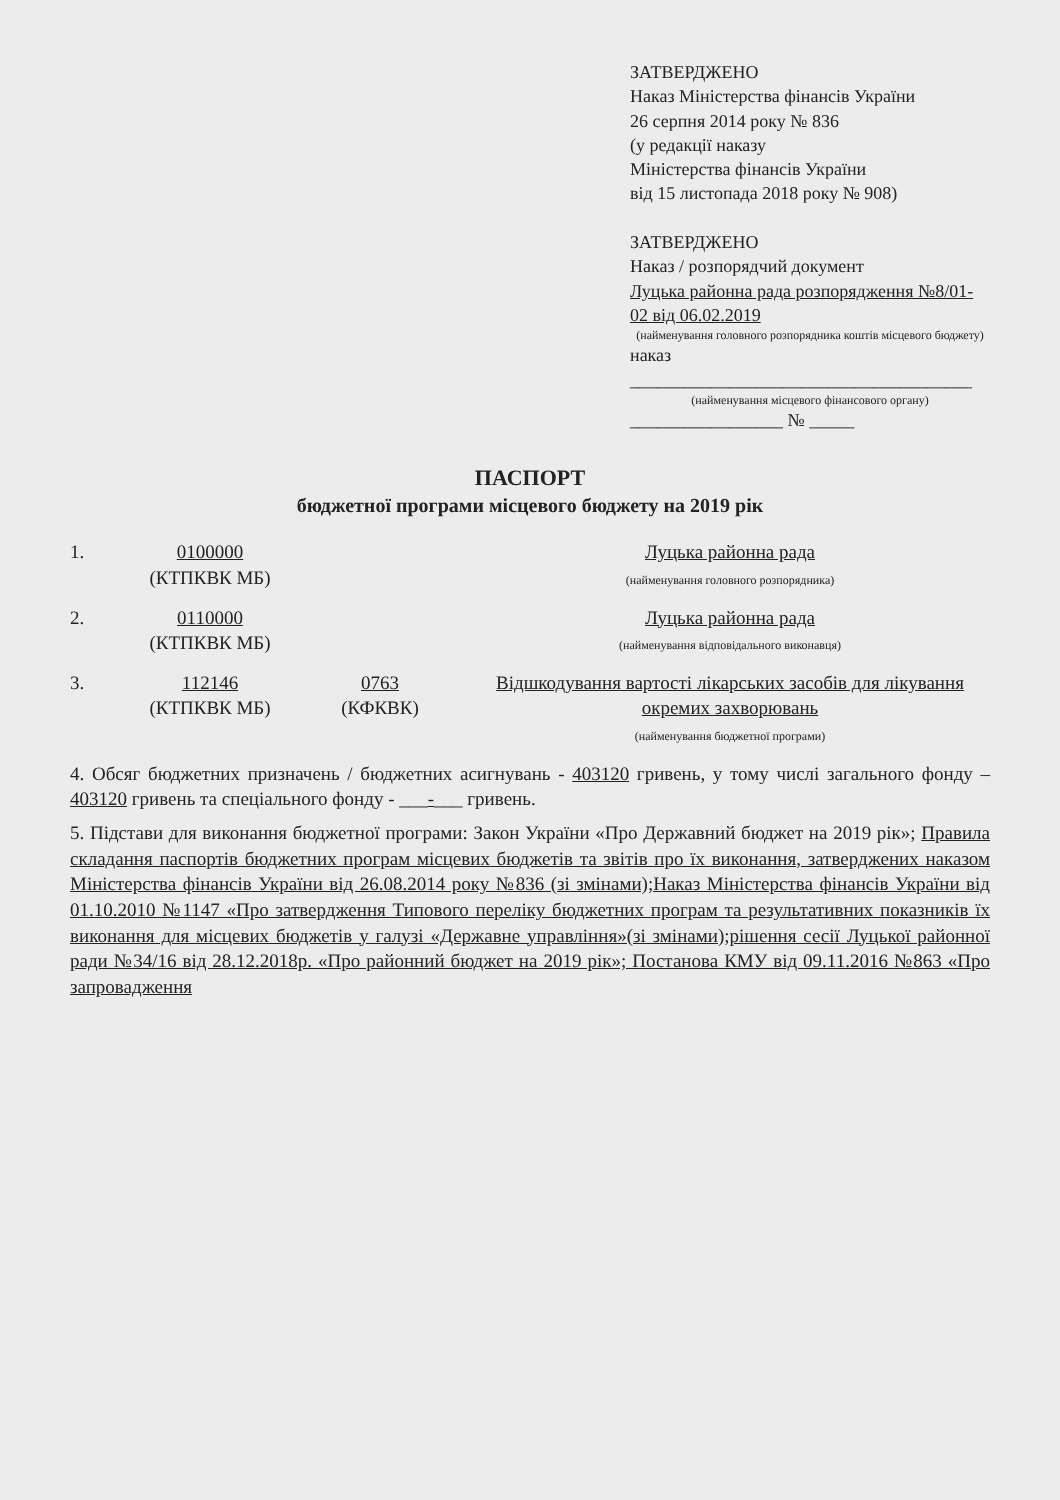ЗАТВЕРДЖЕНО
Наказ Міністерства фінансів України
26 серпня 2014 року № 836
(у редакції наказу
Міністерства фінансів України
від 15 листопада 2018 року № 908)
ЗАТВЕРДЖЕНО
Наказ / розпорядчий документ
Луцька районна рада розпорядження №8/01-02 від 06.02.2019
(найменування головного розпорядника коштів місцевого бюджету)
наказ ______________________________________
(найменування місцевого фінансового органу)
_________________ № _____
ПАСПОРТ
бюджетної програми місцевого бюджету на 2019 рік
1. 0100000
(КТПКВК МБ)
Луцька районна рада
(найменування головного розпорядника)
2. 0110000
(КТПКВК МБ)
Луцька районна рада
(найменування відповідального виконавця)
3. 112146
(КТПКВК МБ)
0763
(КФКВК)
Відшкодування вартості лікарських засобів для лікування окремих захворювань
(найменування бюджетної програми)
4. Обсяг бюджетних призначень / бюджетних асигнувань - 403120 гривень, у тому числі загального фонду – 403120 гривень та спеціального фонду - ___-___ гривень.
5. Підстави для виконання бюджетної програми: Закон України «Про Державний бюджет на 2019 рік»; Правила складання паспортів бюджетних програм місцевих бюджетів та звітів про їх виконання, затверджених наказом Міністерства фінансів України від 26.08.2014 року №836 (зі змінами);Наказ Міністерства фінансів України від 01.10.2010 №1147 «Про затвердження Типового переліку бюджетних програм та результативних показників їх виконання для місцевих бюджетів у галузі «Державне управління»(зі змінами);рішення сесії Луцької районної ради №34/16 від 28.12.2018р. «Про районний бюджет на 2019 рік»; Постанова КМУ від 09.11.2016 №863 «Про запровадження